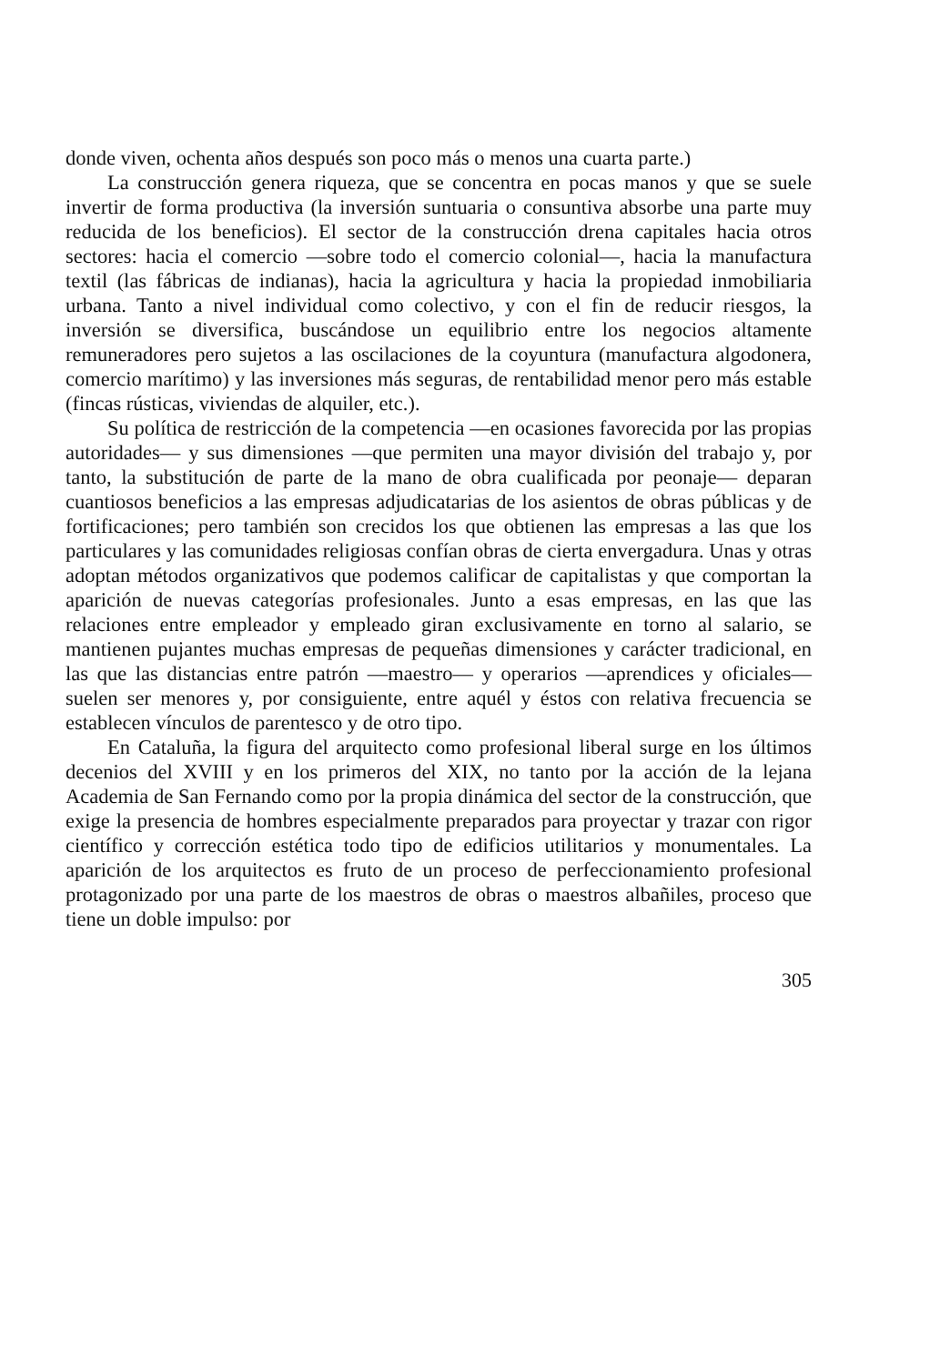donde viven, ochenta años después son poco más o menos una cuarta parte.)
La construcción genera riqueza, que se concentra en pocas manos y que se suele invertir de forma productiva (la inversión suntuaria o consuntiva absorbe una parte muy reducida de los beneficios). El sector de la construcción drena capitales hacia otros sectores: hacia el comercio —sobre todo el comercio colonial—, hacia la manufactura textil (las fábricas de indianas), hacia la agricultura y hacia la propiedad inmobiliaria urbana. Tanto a nivel individual como colectivo, y con el fin de reducir riesgos, la inversión se diversifica, buscándose un equilibrio entre los negocios altamente remuneradores pero sujetos a las oscilaciones de la coyuntura (manufactura algodonera, comercio marítimo) y las inversiones más seguras, de rentabilidad menor pero más estable (fincas rústicas, viviendas de alquiler, etc.).
Su política de restricción de la competencia —en ocasiones favorecida por las propias autoridades— y sus dimensiones —que permiten una mayor división del trabajo y, por tanto, la substitución de parte de la mano de obra cualificada por peonaje— deparan cuantiosos beneficios a las empresas adjudicatarias de los asientos de obras públicas y de fortificaciones; pero también son crecidos los que obtienen las empresas a las que los particulares y las comunidades religiosas confían obras de cierta envergadura. Unas y otras adoptan métodos organizativos que podemos calificar de capitalistas y que comportan la aparición de nuevas categorías profesionales. Junto a esas empresas, en las que las relaciones entre empleador y empleado giran exclusivamente en torno al salario, se mantienen pujantes muchas empresas de pequeñas dimensiones y carácter tradicional, en las que las distancias entre patrón —maestro— y operarios —aprendices y oficiales— suelen ser menores y, por consiguiente, entre aquél y éstos con relativa frecuencia se establecen vínculos de parentesco y de otro tipo.
En Cataluña, la figura del arquitecto como profesional liberal surge en los últimos decenios del XVIII y en los primeros del XIX, no tanto por la acción de la lejana Academia de San Fernando como por la propia dinámica del sector de la construcción, que exige la presencia de hombres especialmente preparados para proyectar y trazar con rigor científico y corrección estética todo tipo de edificios utilitarios y monumentales. La aparición de los arquitectos es fruto de un proceso de perfeccionamiento profesional protagonizado por una parte de los maestros de obras o maestros albañiles, proceso que tiene un doble impulso: por
305